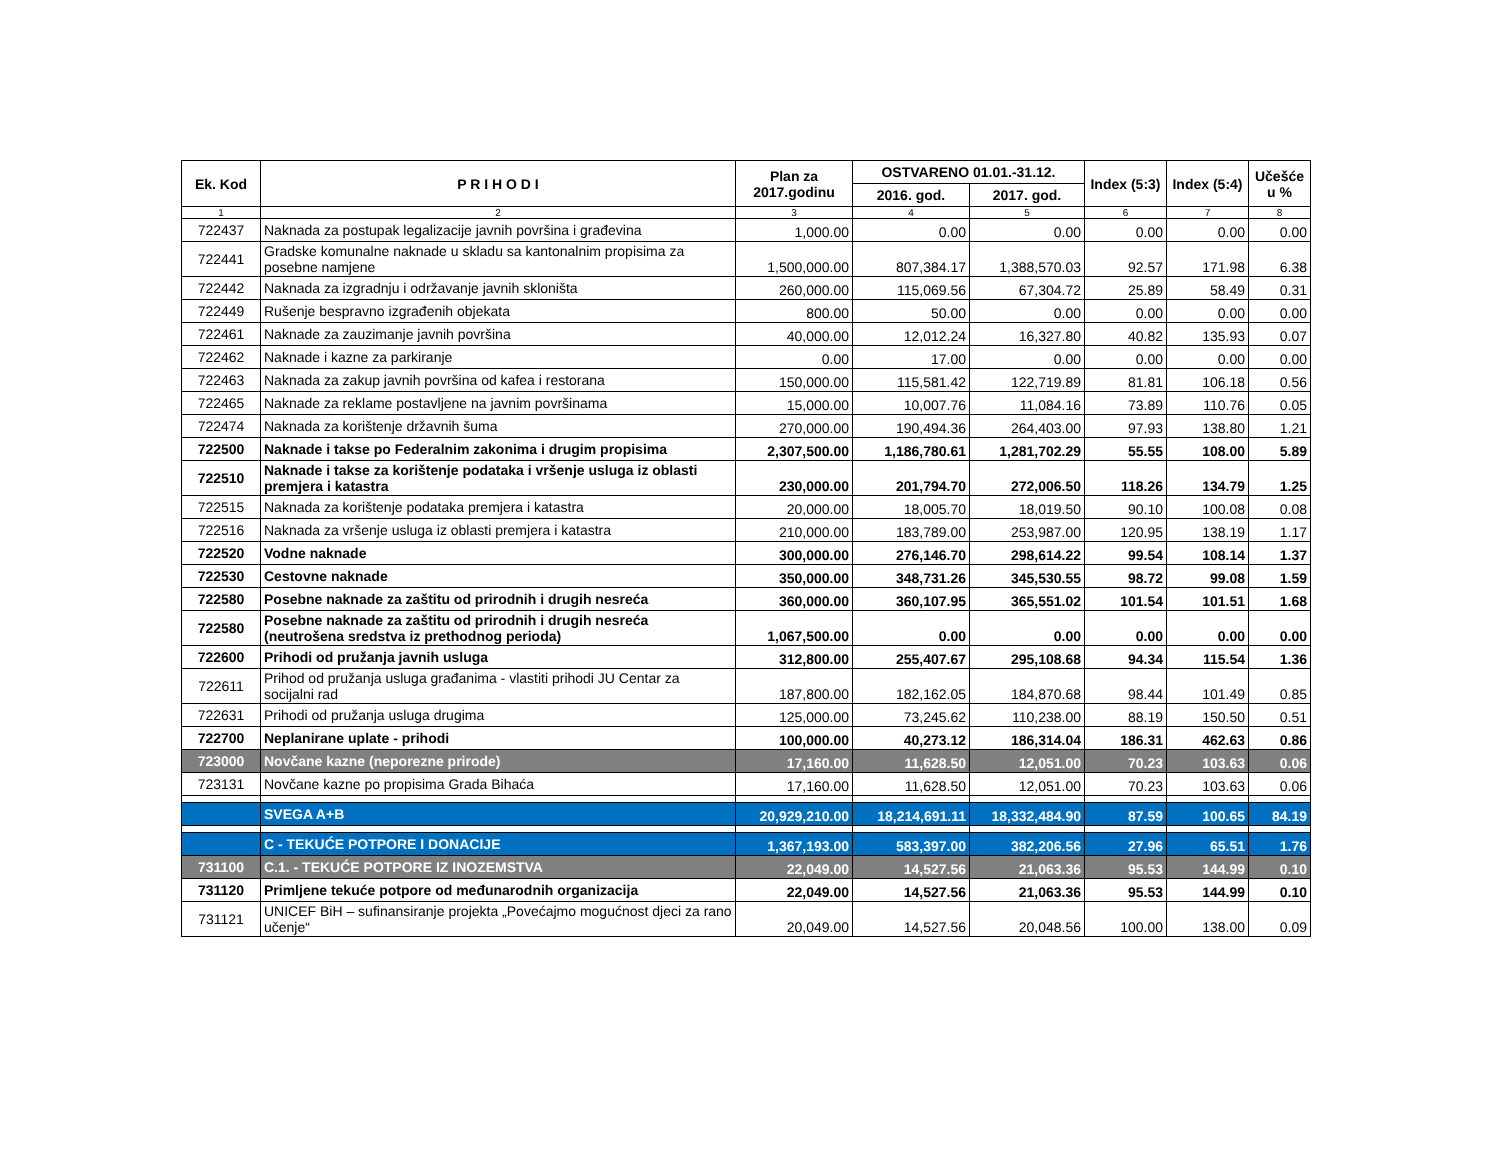| Ek. Kod | P R I H O D I | Plan za 2017.godinu | OSTVARENO 01.01.-31.12. | | Index (5:3) | Index (5:4) | Učešće u % |
| --- | --- | --- | --- | --- | --- | --- | --- |
| | | | 2016. god. | 2017. god. | | | |
| 1 | 2 | 3 | 4 | 5 | 6 | 7 | 8 |
| 722437 | Naknada za postupak legalizacije javnih površina i građevina | 1,000.00 | 0.00 | 0.00 | 0.00 | 0.00 | 0.00 |
| 722441 | Gradske komunalne naknade u skladu sa kantonalnim propisima za posebne namjene | 1,500,000.00 | 807,384.17 | 1,388,570.03 | 92.57 | 171.98 | 6.38 |
| 722442 | Naknada za izgradnju i održavanje javnih skloništa | 260,000.00 | 115,069.56 | 67,304.72 | 25.89 | 58.49 | 0.31 |
| 722449 | Rušenje bespravno izgrađenih objekata | 800.00 | 50.00 | 0.00 | 0.00 | 0.00 | 0.00 |
| 722461 | Naknade za zauzimanje javnih površina | 40,000.00 | 12,012.24 | 16,327.80 | 40.82 | 135.93 | 0.07 |
| 722462 | Naknade i kazne za parkiranje | 0.00 | 17.00 | 0.00 | 0.00 | 0.00 | 0.00 |
| 722463 | Naknada za zakup javnih površina od kafea i restorana | 150,000.00 | 115,581.42 | 122,719.89 | 81.81 | 106.18 | 0.56 |
| 722465 | Naknade za reklame postavljene na javnim površinama | 15,000.00 | 10,007.76 | 11,084.16 | 73.89 | 110.76 | 0.05 |
| 722474 | Naknada za korištenje državnih šuma | 270,000.00 | 190,494.36 | 264,403.00 | 97.93 | 138.80 | 1.21 |
| 722500 | Naknade i takse po Federalnim zakonima i drugim propisima | 2,307,500.00 | 1,186,780.61 | 1,281,702.29 | 55.55 | 108.00 | 5.89 |
| 722510 | Naknade i takse za korištenje podataka i vršenje usluga iz oblasti premjera i katastra | 230,000.00 | 201,794.70 | 272,006.50 | 118.26 | 134.79 | 1.25 |
| 722515 | Naknada za korištenje podataka premjera i katastra | 20,000.00 | 18,005.70 | 18,019.50 | 90.10 | 100.08 | 0.08 |
| 722516 | Naknada za vršenje usluga iz oblasti premjera i katastra | 210,000.00 | 183,789.00 | 253,987.00 | 120.95 | 138.19 | 1.17 |
| 722520 | Vodne naknade | 300,000.00 | 276,146.70 | 298,614.22 | 99.54 | 108.14 | 1.37 |
| 722530 | Cestovne naknade | 350,000.00 | 348,731.26 | 345,530.55 | 98.72 | 99.08 | 1.59 |
| 722580 | Posebne naknade za zaštitu od prirodnih i drugih nesreća | 360,000.00 | 360,107.95 | 365,551.02 | 101.54 | 101.51 | 1.68 |
| 722580 | Posebne naknade za zaštitu od prirodnih i drugih nesreća (neutrošena sredstva iz prethodnog perioda) | 1,067,500.00 | 0.00 | 0.00 | 0.00 | 0.00 | 0.00 |
| 722600 | Prihodi od pružanja javnih usluga | 312,800.00 | 255,407.67 | 295,108.68 | 94.34 | 115.54 | 1.36 |
| 722611 | Prihod od pružanja usluga građanima - vlastiti prihodi JU Centar za socijalni rad | 187,800.00 | 182,162.05 | 184,870.68 | 98.44 | 101.49 | 0.85 |
| 722631 | Prihodi od pružanja usluga drugima | 125,000.00 | 73,245.62 | 110,238.00 | 88.19 | 150.50 | 0.51 |
| 722700 | Neplanirane uplate - prihodi | 100,000.00 | 40,273.12 | 186,314.04 | 186.31 | 462.63 | 0.86 |
| 723000 | Novčane kazne (neporezne prirode) | 17,160.00 | 11,628.50 | 12,051.00 | 70.23 | 103.63 | 0.06 |
| 723131 | Novčane kazne po propisima Grada Bihaća | 17,160.00 | 11,628.50 | 12,051.00 | 70.23 | 103.63 | 0.06 |
| | SVEGA A+B | 20,929,210.00 | 18,214,691.11 | 18,332,484.90 | 87.59 | 100.65 | 84.19 |
| | C - TEKUĆE POTPORE I DONACIJE | 1,367,193.00 | 583,397.00 | 382,206.56 | 27.96 | 65.51 | 1.76 |
| 731100 | C.1. - TEKUĆE POTPORE IZ INOZEMSTVA | 22,049.00 | 14,527.56 | 21,063.36 | 95.53 | 144.99 | 0.10 |
| 731120 | Primljene tekuće potpore od međunarodnih organizacija | 22,049.00 | 14,527.56 | 21,063.36 | 95.53 | 144.99 | 0.10 |
| 731121 | UNICEF BiH – sufinansiranje projekta „Povećajmo mogućnost djeci za rano učenje“ | 20,049.00 | 14,527.56 | 20,048.56 | 100.00 | 138.00 | 0.09 |